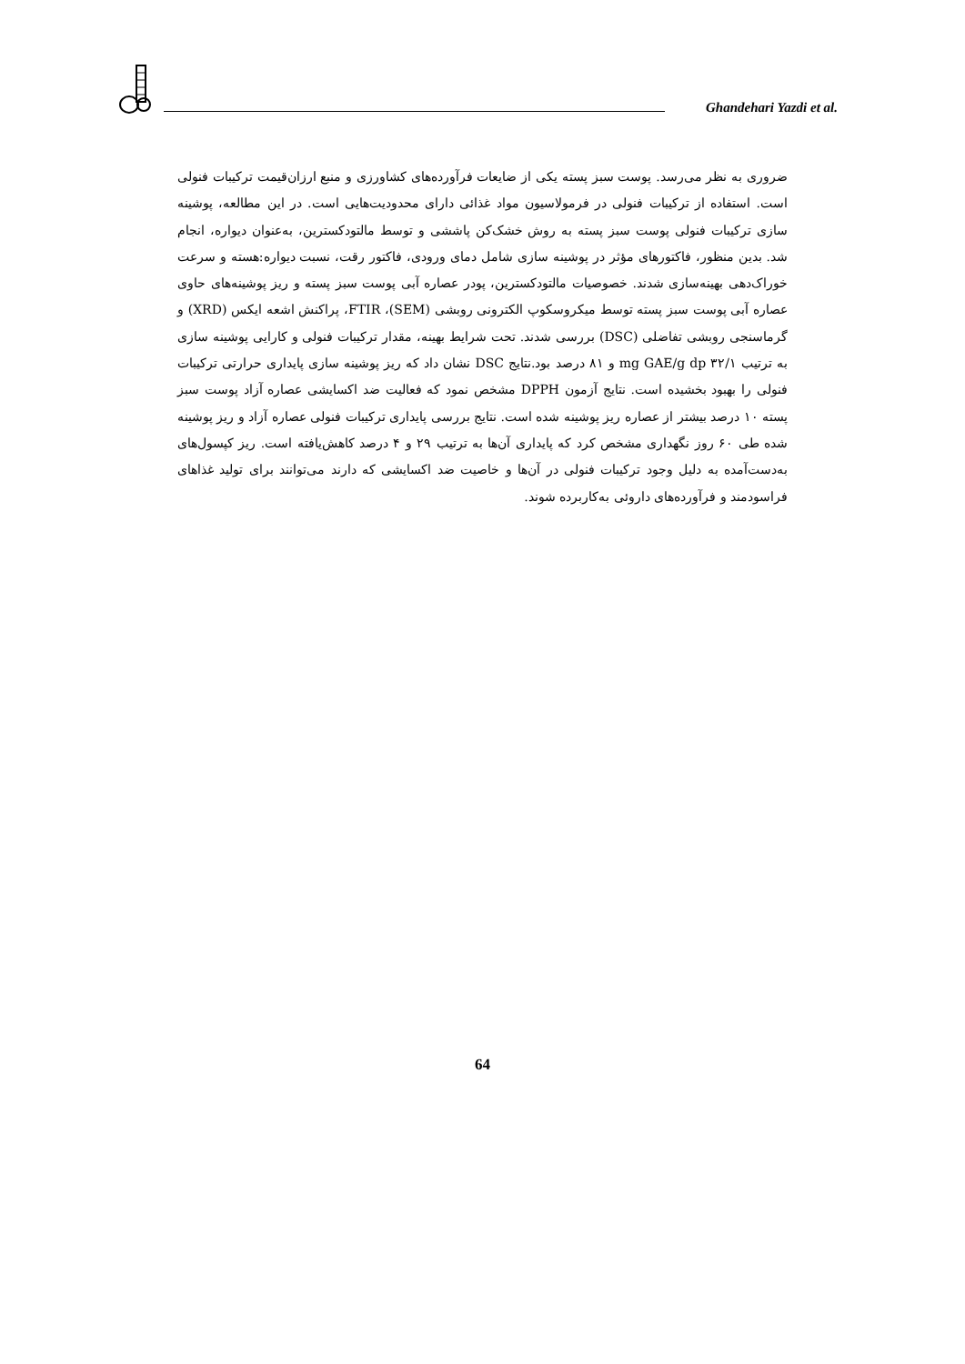Ghandehari Yazdi et al.
ضروری به نظر می‌رسد. پوست سبز پسته یکی از ضایعات فرآورده‌های کشاورزی و منبع ارزان‌قیمت ترکیبات فنولی است. استفاده از ترکیبات فنولی در فرمولاسیون مواد غذائی دارای محدودیت‌هایی است. در این مطالعه، پوشینه سازی ترکیبات فنولی پوست سبز پسته به روش خشک‌کن پاششی و توسط مالتودکسترین، به‌عنوان دیواره، انجام شد. بدین منظور، فاکتورهای مؤثر در پوشینه سازی شامل دمای ورودی، فاکتور رقت، نسبت دیواره:هسته و سرعت خوراک‌دهی بهینه‌سازی شدند. خصوصیات مالتودکسترین، پودر عصاره آبی پوست سبز پسته و ریز پوشینه‌های حاوی عصاره آبی پوست سبز پسته توسط میکروسکوپ الکترونی روبشی (SEM)، FTIR، پراکنش اشعه ایکس (XRD) و گرماسنجی روبشی تفاضلی (DSC) بررسی شدند. تحت شرایط بهینه، مقدار ترکیبات فنولی و کارایی پوشینه سازی به ترتیب ۳۲/۱ mg GAE/g dp و ۸۱ درصد بود.نتایج DSC نشان داد که ریز پوشینه سازی پایداری حرارتی ترکیبات فنولی را بهبود بخشیده است. نتایج آزمون DPPH مشخص نمود که فعالیت ضد اکسایشی عصاره آزاد پوست سبز پسته ۱۰ درصد بیشتر از عصاره ریز پوشینه شده است. نتایج بررسی پایداری ترکیبات فنولی عصاره آزاد و ریز پوشینه شده طی ۶۰ روز نگهداری مشخص کرد که پایداری آن‌ها به ترتیب ۲۹ و ۴ درصد کاهش‌یافته است. ریز کپسول‌های به‌دست‌آمده به دلیل وجود ترکیبات فنولی در آن‌ها و خاصیت ضد اکسایشی که دارند می‌توانند برای تولید غذاهای فراسودمند و فرآورده‌های داروئی به‌کاربرده شوند.
64